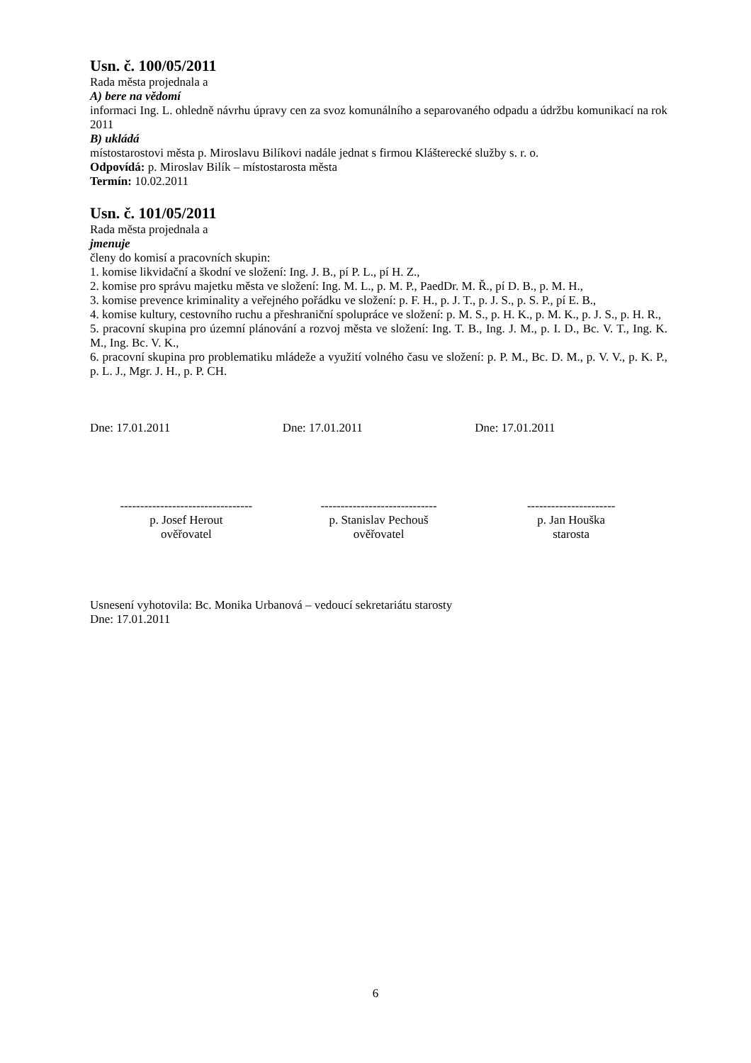Usn. č. 100/05/2011
Rada města projednala a
A) bere na vědomí
informaci Ing. L. ohledně návrhu úpravy cen za svoz komunálního a separovaného odpadu a údržbu komunikací na rok 2011
B) ukládá
místostarostovi města p. Miroslavu Bilíkovi nadále jednat s firmou Klášterecké služby s. r. o.
Odpovídá: p. Miroslav Bilík – místostarosta města
Termín: 10.02.2011
Usn. č. 101/05/2011
Rada města projednala a
jmenuje
členy do komisí a pracovních skupin:
1. komise likvidační a škodní ve složení: Ing. J. B., pí P. L., pí H. Z.,
2. komise pro správu majetku města ve složení: Ing. M. L., p. M. P., PaedDr. M. Ř., pí D. B., p. M. H.,
3. komise prevence kriminality a veřejného pořádku ve složení: p. F. H., p. J. T., p. J. S., p. S. P., pí E. B.,
4. komise kultury, cestovního ruchu a přeshraniční spolupráce ve složení: p. M. S., p. H. K., p. M. K., p. J. S., p. H. R.,
5. pracovní skupina pro územní plánování a rozvoj města ve složení: Ing. T. B., Ing. J. M., p. I. D., Bc. V. T., Ing. K. M., Ing. Bc. V. K.,
6. pracovní skupina pro problematiku mládeže a využití volného času ve složení: p. P. M., Bc. D. M., p. V. V., p. K. P., p. L. J., Mgr. J. H., p. P. CH.
Dne: 17.01.2011 Dne: 17.01.2011 Dne: 17.01.2011
---------------------------------
p. Josef Herout
ověřovatel
-----------------------------
p. Stanislav Pechouš
ověřovatel
----------------------
p. Jan Houška
starosta
Usnesení vyhotovila: Bc. Monika Urbanová – vedoucí sekretariátu starosty
Dne: 17.01.2011
6